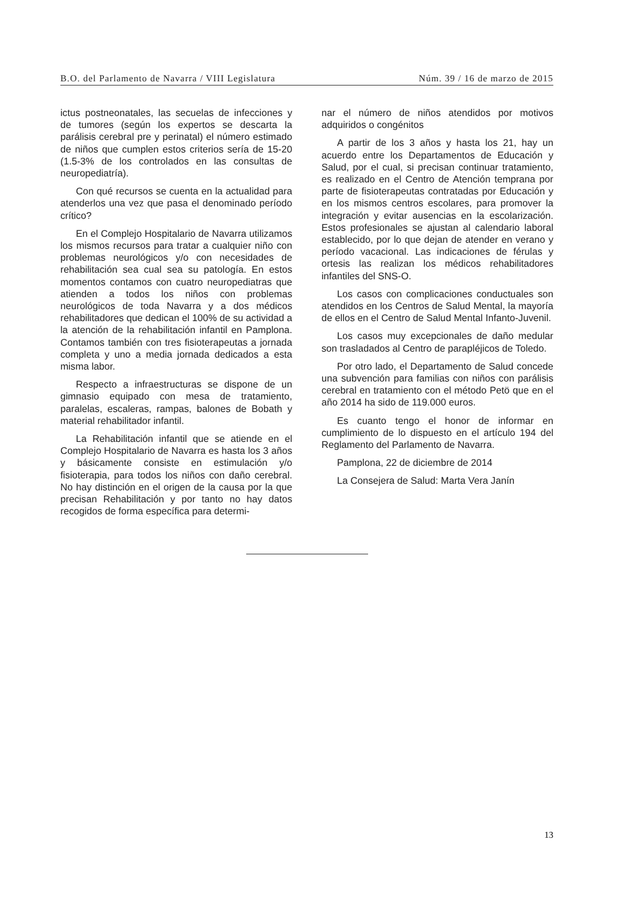B.O. del Parlamento de Navarra / VIII Legislatura Núm. 39 / 16 de marzo de 2015
ictus postneonatales, las secuelas de infecciones y de tumores (según los expertos se descarta la parálisis cerebral pre y perinatal) el número estimado de niños que cumplen estos criterios sería de 15-20 (1.5-3% de los controlados en las consultas de neuropediatría).
Con qué recursos se cuenta en la actualidad para atenderlos una vez que pasa el denominado período crítico?
En el Complejo Hospitalario de Navarra utilizamos los mismos recursos para tratar a cualquier niño con problemas neurológicos y/o con necesidades de rehabilitación sea cual sea su patología. En estos momentos contamos con cuatro neuropediatras que atienden a todos los niños con problemas neurológicos de toda Navarra y a dos médicos rehabilitadores que dedican el 100% de su actividad a la atención de la rehabilitación infantil en Pamplona. Contamos también con tres fisioterapeutas a jornada completa y uno a media jornada dedicados a esta misma labor.
Respecto a infraestructuras se dispone de un gimnasio equipado con mesa de tratamiento, paralelas, escaleras, rampas, balones de Bobath y material rehabilitador infantil.
La Rehabilitación infantil que se atiende en el Complejo Hospitalario de Navarra es hasta los 3 años y básicamente consiste en estimulación y/o fisioterapia, para todos los niños con daño cerebral. No hay distinción en el origen de la causa por la que precisan Rehabilitación y por tanto no hay datos recogidos de forma específica para determi-
nar el número de niños atendidos por motivos adquiridos o congénitos
A partir de los 3 años y hasta los 21, hay un acuerdo entre los Departamentos de Educación y Salud, por el cual, si precisan continuar tratamiento, es realizado en el Centro de Atención temprana por parte de fisioterapeutas contratadas por Educación y en los mismos centros escolares, para promover la integración y evitar ausencias en la escolarización. Estos profesionales se ajustan al calendario laboral establecido, por lo que dejan de atender en verano y período vacacional. Las indicaciones de férulas y ortesis las realizan los médicos rehabilitadores infantiles del SNS-O.
Los casos con complicaciones conductuales son atendidos en los Centros de Salud Mental, la mayoría de ellos en el Centro de Salud Mental Infanto-Juvenil.
Los casos muy excepcionales de daño medular son trasladados al Centro de parapléjicos de Toledo.
Por otro lado, el Departamento de Salud concede una subvención para familias con niños con parálisis cerebral en tratamiento con el método Petö que en el año 2014 ha sido de 119.000 euros.
Es cuanto tengo el honor de informar en cumplimiento de lo dispuesto en el artículo 194 del Reglamento del Parlamento de Navarra.
Pamplona, 22 de diciembre de 2014
La Consejera de Salud: Marta Vera Janín
13